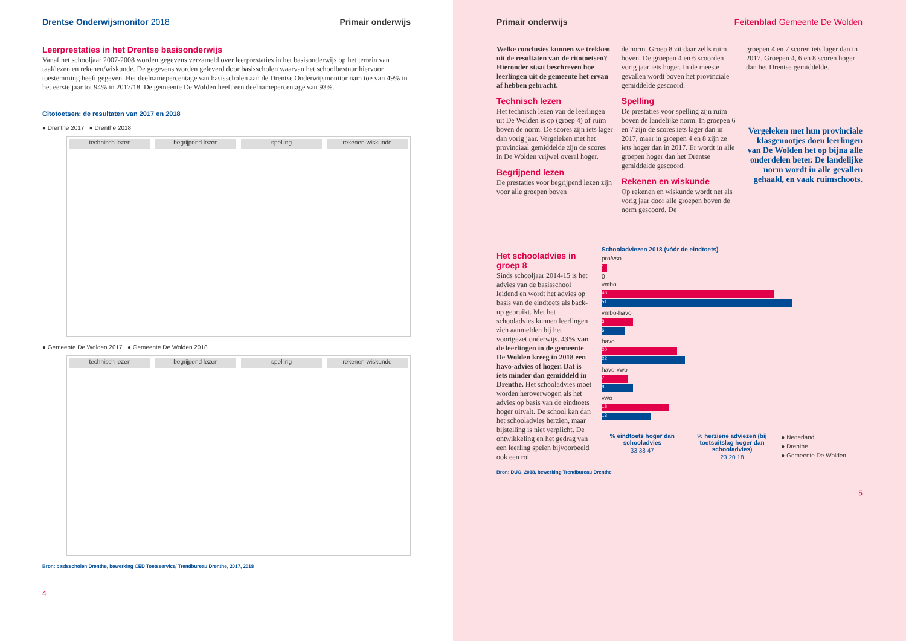Drentse Onderwijsmonitor 2018 Primair onderwijs
Leerprestaties in het Drentse basisonderwijs
Vanaf het schooljaar 2007-2008 worden gegevens verzameld over leerprestaties in het basisonderwijs op het terrein van taal/lezen en rekenen/wiskunde. De gegevens worden geleverd door basisscholen waarvan het schoolbestuur hiervoor toestemming heeft gegeven. Het deelnamepercentage van basisscholen aan de Drentse Onderwijsmonitor nam toe van 49% in het eerste jaar tot 94% in 2017/18. De gemeente De Wolden heeft een deelnamepercentage van 93%.
Citotoetsen: de resultaten van 2017 en 2018
● Drenthe 2017 ● Drenthe 2018
technisch lezen begrijpend lezen spelling rekenen-wiskunde
● Gemeente De Wolden 2017 ● Gemeente De Wolden 2018
technisch lezen begrijpend lezen spelling rekenen-wiskunde
Bron: basisscholen Drenthe, bewerking CED Toetsservice/ Trendbureau Drenthe, 2017, 2018
4
Primair onderwijs Feitenblad Gemeente De Wolden
Welke conclusies kunnen we trekken uit de resultaten van de citotoetsen? Hieronder staat beschreven hoe leerlingen uit de gemeente het ervan af hebben gebracht.
Technisch lezen
Het technisch lezen van de leerlingen uit De Wolden is op (groep 4) of ruim boven de norm. De scores zijn iets lager dan vorig jaar. Vergeleken met het provinciaal gemiddelde zijn de scores in De Wolden vrijwel overal hoger.
Begrijpend lezen
De prestaties voor begrijpend lezen zijn voor alle groepen boven
de norm. Groep 8 zit daar zelfs ruim boven. De groepen 4 en 6 scoorden vorig jaar iets hoger. In de meeste gevallen wordt boven het provinciale gemiddelde gescoord.
Spelling
De prestaties voor spelling zijn ruim boven de landelijke norm. In groepen 6 en 7 zijn de scores iets lager dan in 2017, maar in groepen 4 en 8 zijn ze iets hoger dan in 2017. Er wordt in alle groepen hoger dan het Drentse gemiddelde gescoord.
Rekenen en wiskunde
Op rekenen en wiskunde wordt net als vorig jaar door alle groepen boven de norm gescoord. De
groepen 4 en 7 scoren iets lager dan in 2017. Groepen 4, 6 en 8 scoren hoger dan het Drentse gemiddelde.
Vergeleken met hun provinciale klasgenootjes doen leerlingen van De Wolden het op bijna alle onderdelen beter. De landelijke norm wordt in alle gevallen gehaald, en vaak ruimschoots.
Het schooladvies in groep 8
Sinds schooljaar 2014-15 is het advies van de basisschool leidend en wordt het advies op basis van de eindtoets als back-up gebruikt. Met het schooladvies kunnen leerlingen zich aanmelden bij het voortgezet onderwijs. 43% van de leerlingen in de gemeente De Wolden kreeg in 2018 een havo-advies of hoger. Dat is iets minder dan gemiddeld in Drenthe. Het schooladvies moet worden heroverwogen als het advies op basis van de eindtoets hoger uitvalt. De school kan dan het schooladvies herzien, maar bijstelling is niet verplicht. De ontwikkeling en het gedrag van een leerling spelen bijvoorbeeld ook een rol.
Schooladviezen 2018 (vóór de eindtoets)
pro/vso
1
0
vmbo
46
51
vmbo-havo
8
6
havo
20
22
havo-vwo
7
8
vwo
18
13
% eindtoets hoger dan schooladvies
33 38 47
% herziene adviezen (bij toetsuitslag hoger dan schooladvies)
23 20 18
● Nederland
● Drenthe
● Gemeente De Wolden
Bron: DUO, 2018, bewerking Trendbureau Drenthe
5